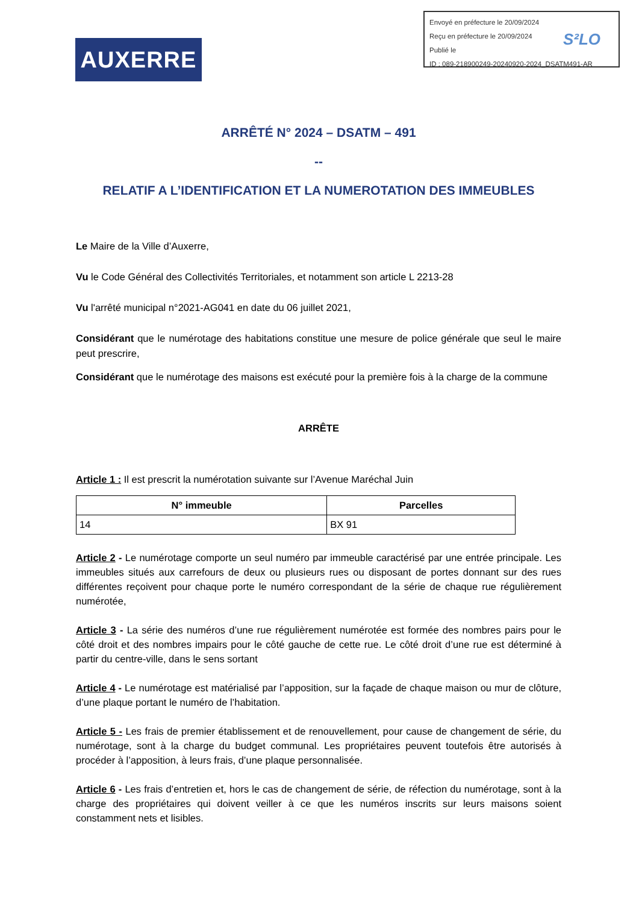Envoyé en préfecture le 20/09/2024
Reçu en préfecture le 20/09/2024
Publié le
ID : 089-218900249-20240920-2024_DSATM491-AR
S²LO
AUXERRE
ARRÊTÉ N° 2024 – DSATM – 491
--
RELATIF A L’IDENTIFICATION ET LA NUMEROTATION DES IMMEUBLES
Le Maire de la Ville d’Auxerre,
Vu le Code Général des Collectivités Territoriales, et notamment son article L 2213-28
Vu l'arrêté municipal n°2021-AG041 en date du 06 juillet 2021,
Considérant que le numérotage des habitations constitue une mesure de police générale que seul le maire peut prescrire,
Considérant que le numérotage des maisons est exécuté pour la première fois à la charge de la commune
ARRÊTE
Article 1 : Il est prescrit la numérotation suivante sur l’Avenue Maréchal Juin
| N° immeuble | Parcelles |
| --- | --- |
| 14 | BX 91 |
Article 2 - Le numérotage comporte un seul numéro par immeuble caractérisé par une entrée principale. Les immeubles situés aux carrefours de deux ou plusieurs rues ou disposant de portes donnant sur des rues différentes reçoivent pour chaque porte le numéro correspondant de la série de chaque rue régulièrement numérotée,
Article 3 - La série des numéros d’une rue régulièrement numérotée est formée des nombres pairs pour le côté droit et des nombres impairs pour le côté gauche de cette rue. Le côté droit d’une rue est déterminé à partir du centre-ville, dans le sens sortant
Article 4 - Le numérotage est matérialisé par l’apposition, sur la façade de chaque maison ou mur de clôture, d’une plaque portant le numéro de l’habitation.
Article 5 - Les frais de premier établissement et de renouvellement, pour cause de changement de série, du numérotage, sont à la charge du budget communal. Les propriétaires peuvent toutefois être autorisés à procéder à l’apposition, à leurs frais, d’une plaque personnalisée.
Article 6 - Les frais d’entretien et, hors le cas de changement de série, de réfection du numérotage, sont à la charge des propriétaires qui doivent veiller à ce que les numéros inscrits sur leurs maisons soient constamment nets et lisibles.